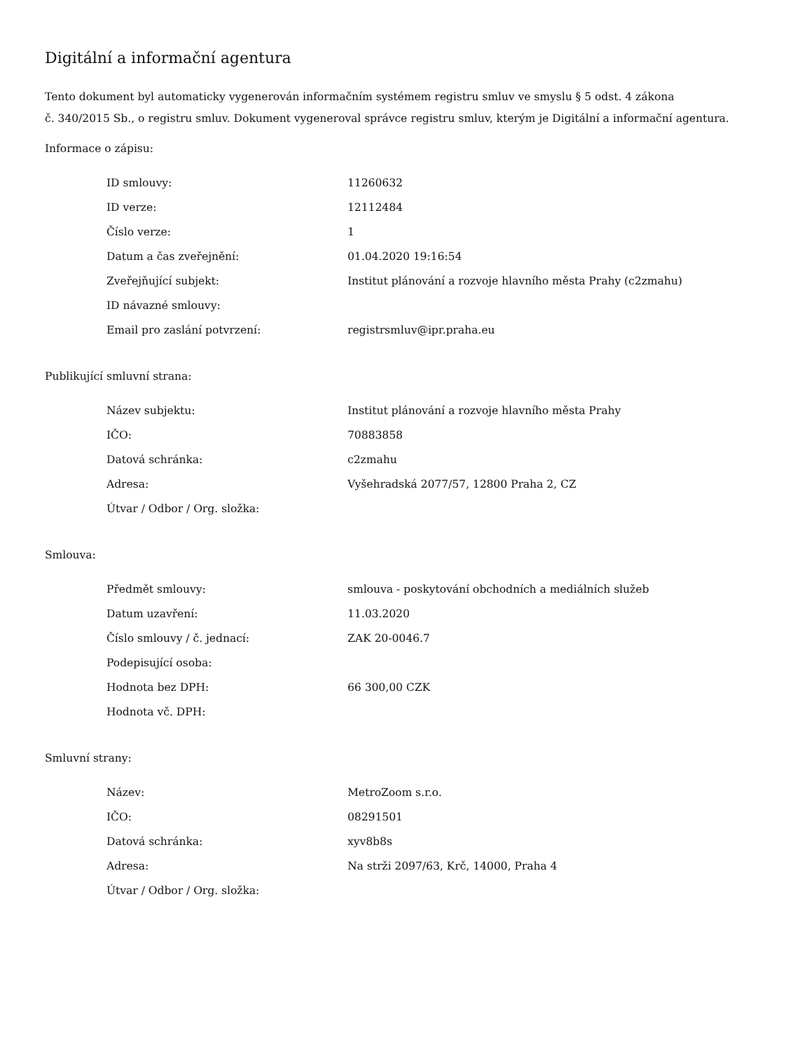Digitální a informační agentura
Tento dokument byl automaticky vygenerován informačním systémem registru smluv ve smyslu § 5 odst. 4 zákona
č. 340/2015 Sb., o registru smluv. Dokument vygeneroval správce registru smluv, kterým je Digitální a informační agentura.
Informace o zápisu:
| ID smlouvy: | 11260632 |
| ID verze: | 12112484 |
| Číslo verze: | 1 |
| Datum a čas zveřejnění: | 01.04.2020 19:16:54 |
| Zveřejňující subjekt: | Institut plánování a rozvoje hlavního města Prahy (c2zmahu) |
| ID návazné smlouvy: | |
| Email pro zaslání potvrzení: | registrsmluv@ipr.praha.eu |
Publikující smluvní strana:
| Název subjektu: | Institut plánování a rozvoje hlavního města Prahy |
| IČO: | 70883858 |
| Datová schránka: | c2zmahu |
| Adresa: | Vyšehradská 2077/57, 12800 Praha 2, CZ |
| Útvar / Odbor / Org. složka: | |
Smlouva:
| Předmět smlouvy: | smlouva - poskytování obchodních a mediálních služeb |
| Datum uzavření: | 11.03.2020 |
| Číslo smlouvy / č. jednací: | ZAK 20-0046.7 |
| Podepisující osoba: | |
| Hodnota bez DPH: | 66 300,00 CZK |
| Hodnota vč. DPH: | |
Smluvní strany:
| Název: | MetroZoom s.r.o. |
| IČO: | 08291501 |
| Datová schránka: | xyv8b8s |
| Adresa: | Na strži 2097/63, Krč, 14000, Praha 4 |
| Útvar / Odbor / Org. složka: | |